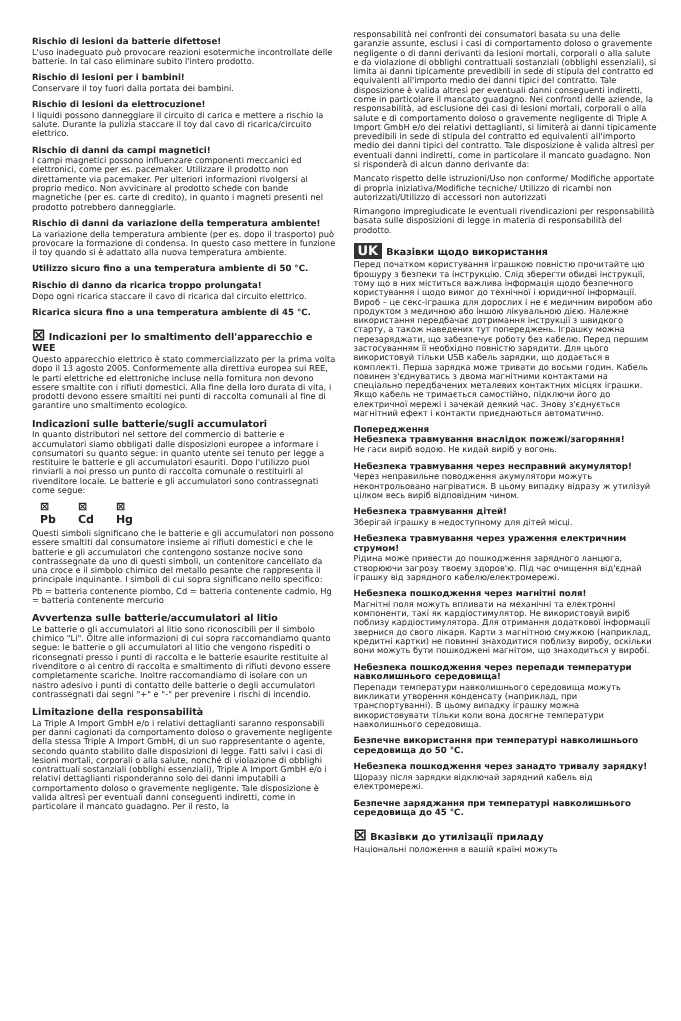Rischio di lesioni da batterie difettose!
L'uso inadeguato può provocare reazioni esotermiche incontrollate delle batterie. In tal caso eliminare subito l'intero prodotto.
Rischio di lesioni per i bambini!
Conservare il toy fuori dalla portata dei bambini.
Rischio di lesioni da elettrocuzione!
I liquidi possono danneggiare il circuito di carica e mettere a rischio la salute. Durante la pulizia staccare il toy dal cavo di ricarica/circuito elettrico.
Rischio di danni da campi magnetici!
I campi magnetici possono influenzare componenti meccanici ed elettronici, come per es. pacemaker. Utilizzare il prodotto non direttamente via pacemaker. Per ulteriori informazioni rivolgersi al proprio medico. Non avvicinare al prodotto schede con bande magnetiche (per es. carte di credito), in quanto i magneti presenti nel prodotto potrebbero danneggiarle.
Rischio di danni da variazione della temperatura ambiente!
La variazione della temperatura ambiente (per es. dopo il trasporto) può provocare la formazione di condensa. In questo caso mettere in funzione il toy quando si è adattato alla nuova temperatura ambiente.
Utilizzo sicuro fino a una temperatura ambiente di 50 °C.
Rischio di danno da ricarica troppo prolungata!
Dopo ogni ricarica staccare il cavo di ricarica dal circuito elettrico.
Ricarica sicura fino a una temperatura ambiente di 45 °C.
⊠ Indicazioni per lo smaltimento dell'apparecchio e WEE
Questo apparecchio elettrico è stato commercializzato per la prima volta dopo il 13 agosto 2005. Conformemente alla direttiva europea sui REE, le parti elettriche ed elettroniche incluse nella fornitura non devono essere smaltite con i rifiuti domestici. Alla fine della loro durata di vita, i prodotti devono essere smaltiti nei punti di raccolta comunali al fine di garantire uno smaltimento ecologico.
Indicazioni sulle batterie/sugli accumulatori
In quanto distributori nel settore del commercio di batterie e accumulatori siamo obbligati dalle disposizioni europee a informare i consumatori su quanto segue: in quanto utente sei tenuto per legge a restituire le batterie e gli accumulatori esauriti. Dopo l'utilizzo puoi rinviarli a noi presso un punto di raccolta comunale o restituirli al rivenditore locale. Le batterie e gli accumulatori sono contrassegnati come segue:
⊠
Pb ⊠
Cd ⊠
Hg
Questi simboli significano che le batterie e gli accumulatori non possono essere smaltiti dal consumatore insieme ai rifiuti domestici e che le batterie e gli accumulatori che contengono sostanze nocive sono contrassegnate da uno di questi simboli, un contenitore cancellato da una croce e il simbolo chimico del metallo pesante che rappresenta il principale inquinante. I simboli di cui sopra significano nello specifico:
Pb = batteria contenente piombo, Cd = batteria contenente cadmio, Hg = batteria contenente mercurio
Avvertenza sulle batterie/accumulatori al litio
Le batterie o gli accumulatori al litio sono riconoscibili per il simbolo chimico "Li". Oltre alle informazioni di cui sopra raccomandiamo quanto segue: le batterie o gli accumulatori al litio che vengono rispediti o riconsegnati presso i punti di raccolta e le batterie esaurite restituite al rivenditore o al centro di raccolta e smaltimento di rifiuti devono essere completamente scariche. Inoltre raccomandiamo di isolare con un nastro adesivo i punti di contatto delle batterie o degli accumulatori contrassegnati dai segni "+" e "-" per prevenire i rischi di incendio.
Limitazione della responsabilità
La Triple A Import GmbH e/o i relativi dettaglianti saranno responsabili per danni cagionati da comportamento doloso o gravemente negligente della stessa Triple A Import GmbH, di un suo rappresentante o agente, secondo quanto stabilito dalle disposizioni di legge. Fatti salvi i casi di lesioni mortali, corporali o alla salute, nonché di violazione di obblighi contrattuali sostanziali (obblighi essenziali), Triple A Import GmbH e/o i relativi dettaglianti risponderanno solo dei danni imputabili a comportamento doloso o gravemente negligente. Tale disposizione è valida altresì per eventuali danni conseguenti indiretti, come in particolare il mancato guadagno. Per il resto, la
responsabilità nei confronti dei consumatori basata su una delle garanzie assunte, esclusi i casi di comportamento doloso o gravemente negligente o di danni derivanti da lesioni mortali, corporali o alla salute e da violazione di obblighi contrattuali sostanziali (obblighi essenziali), si limita ai danni tipicamente prevedibili in sede di stipula del contratto ed equivalenti all'importo medio dei danni tipici del contratto. Tale disposizione è valida altresì per eventuali danni conseguenti indiretti, come in particolare il mancato guadagno. Nei confronti delle aziende, la responsabilità, ad esclusione dei casi di lesioni mortali, corporali o alla salute e di comportamento doloso o gravemente negligente di Triple A Import GmbH e/o dei relativi dettaglianti, si limiterà ai danni tipicamente prevedibili in sede di stipula del contratto ed equivalenti all'importo medio dei danni tipici del contratto. Tale disposizione è valida altresì per eventuali danni indiretti, come in particolare il mancato guadagno. Non si risponderà di alcun danno derivante da:
Mancato rispetto delle istruzioni/Uso non conforme/ Modifiche apportate di propria iniziativa/Modifiche tecniche/ Utilizzo di ricambi non autorizzati/Utilizzo di accessori non autorizzati
Rimangono impregiudicate le eventuali rivendicazioni per responsabilità basata sulle disposizioni di legge in materia di responsabilità del prodotto.
UK Вказівки щодо використання
Перед початком користування іграшкою повністю прочитайте цю брошуру з безпеки та інструкцію. Слід зберегти обидві інструкції, тому що в них міститься важлива інформація щодо безпечного користування і щодо вимог до технічної і юридичної інформації. Вироб – це секс-іграшка для дорослих і не є медичним виробом або продуктом з медичною або іншою лікувальною дією. Належне використання передбачає дотримання інструкції з швидкого старту, а також наведених тут попереджень. Іграшку можна перезаряджати, що забезпечує роботу без кабелю. Перед першим застосуванням її необхідно повністю зарядити. Для цього використовуй тільки USB кабель зарядки, що додається в комплекті. Перша зарядка може тривати до восьми годин. Кабель повинен з'єднуватись з двома магнітними контактами на спеціально передбачених металевих контактних місцях іграшки. Якщо кабель не тримається самостійно, підключи його до електричної мережі і зачекай деякий час. Знову з'єднується магнітний ефект і контакти приєднаються автоматично.
Попередження
Небезпека травмування внаслідок пожежі/загоряння!
Не гаси виріб водою. Не кидай виріб у вогонь.
Небезпека травмування через несправний акумулятор!
Через неправильне поводження акумулятори можуть неконтрольовано нагріватися. В цьому випадку відразу ж утилізуй цілком весь виріб відповідним чином.
Небезпека травмування дітей!
Зберігай іграшку в недоступному для дітей місці.
Небезпека травмування через ураження електричним струмом!
Рідина може привести до пошкодження зарядного ланцюга, створюючи загрозу твоєму здоров'ю. Під час очищення від'єднай іграшку від зарядного кабелю/електромережі.
Небезпека пошкодження через магнітні поля!
Магнітні поля можуть впливати на механічні та електронні компоненти, такі як кардіостимулятор. Не використовуй виріб поблизу кардіостимулятора. Для отримання додаткової інформації звернися до свого лікаря. Карти з магнітною смужкою (наприклад, кредитні картки) не повинні знаходитися поблизу виробу, оскільки вони можуть бути пошкоджені магнітом, що знаходиться у виробі.
Небезпека пошкодження через перепади температури навколишнього середовища!
Перепади температури навколишнього середовища можуть викликати утворення конденсату (наприклад, при транспортуванні). В цьому випадку іграшку можна використовувати тільки коли вона досягне температури навколишнього середовища.
Безпечне використання при температурі навколишнього середовища до 50 °C.
Небезпека пошкодження через занадто тривалу зарядку!
Щоразу після зарядки відключай зарядний кабель від електромережі.
Безпечне заряджання при температурі навколишнього середовища до 45 °C.
⊠ Вказівки до утилізації приладу
Національні положення в вашій країні можуть